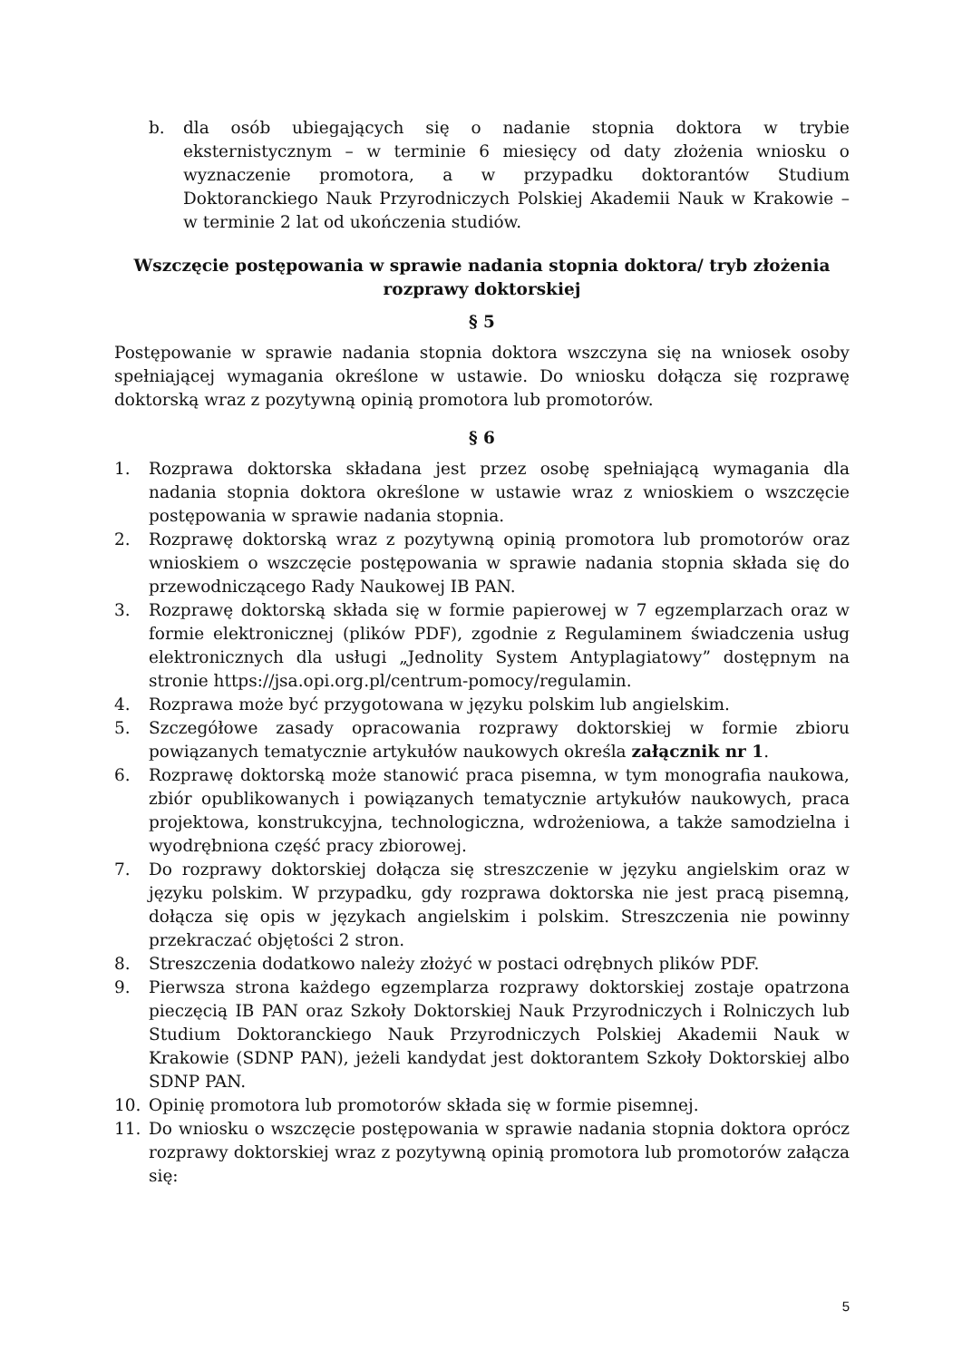b. dla osób ubiegających się o nadanie stopnia doktora w trybie eksternistycznym – w terminie 6 miesięcy od daty złożenia wniosku o wyznaczenie promotora, a w przypadku doktorantów Studium Doktoranckiego Nauk Przyrodniczych Polskiej Akademii Nauk w Krakowie – w terminie 2 lat od ukończenia studiów.
Wszczęcie postępowania w sprawie nadania stopnia doktora/ tryb złożenia rozprawy doktorskiej
§ 5
Postępowanie w sprawie nadania stopnia doktora wszczyna się na wniosek osoby spełniającej wymagania określone w ustawie. Do wniosku dołącza się rozprawę doktorską wraz z pozytywną opinią promotora lub promotorów.
§ 6
1. Rozprawa doktorska składana jest przez osobę spełniającą wymagania dla nadania stopnia doktora określone w ustawie wraz z wnioskiem o wszczęcie postępowania w sprawie nadania stopnia.
2. Rozprawę doktorską wraz z pozytywną opinią promotora lub promotorów oraz wnioskiem o wszczęcie postępowania w sprawie nadania stopnia składa się do przewodniczącego Rady Naukowej IB PAN.
3. Rozprawę doktorską składa się w formie papierowej w 7 egzemplarzach oraz w formie elektronicznej (plików PDF), zgodnie z Regulaminem świadczenia usług elektronicznych dla usługi „Jednolity System Antyplagiatowy” dostępnym na stronie https://jsa.opi.org.pl/centrum-pomocy/regulamin.
4. Rozprawa może być przygotowana w języku polskim lub angielskim.
5. Szczegółowe zasady opracowania rozprawy doktorskiej w formie zbioru powiązanych tematycznie artykułów naukowych określa załącznik nr 1.
6. Rozprawę doktorską może stanowić praca pisemna, w tym monografia naukowa, zbiór opublikowanych i powiązanych tematycznie artykułów naukowych, praca projektowa, konstrukcyjna, technologiczna, wdrożeniowa, a także samodzielna i wyodrębniona część pracy zbiorowej.
7. Do rozprawy doktorskiej dołącza się streszczenie w języku angielskim oraz w języku polskim. W przypadku, gdy rozprawa doktorska nie jest pracą pisemną, dołącza się opis w językach angielskim i polskim. Streszczenia nie powinny przekraczać objętości 2 stron.
8. Streszczenia dodatkowo należy złożyć w postaci odrębnych plików PDF.
9. Pierwsza strona każdego egzemplarza rozprawy doktorskiej zostaje opatrzona pieczęcią IB PAN oraz Szkoły Doktorskiej Nauk Przyrodniczych i Rolniczych lub Studium Doktoranckiego Nauk Przyrodniczych Polskiej Akademii Nauk w Krakowie (SDNP PAN), jeżeli kandydat jest doktorantem Szkoły Doktorskiej albo SDNP PAN.
10. Opinię promotora lub promotorów składa się w formie pisemnej.
11. Do wniosku o wszczęcie postępowania w sprawie nadania stopnia doktora oprócz rozprawy doktorskiej wraz z pozytywną opinią promotora lub promotorów załącza się:
5